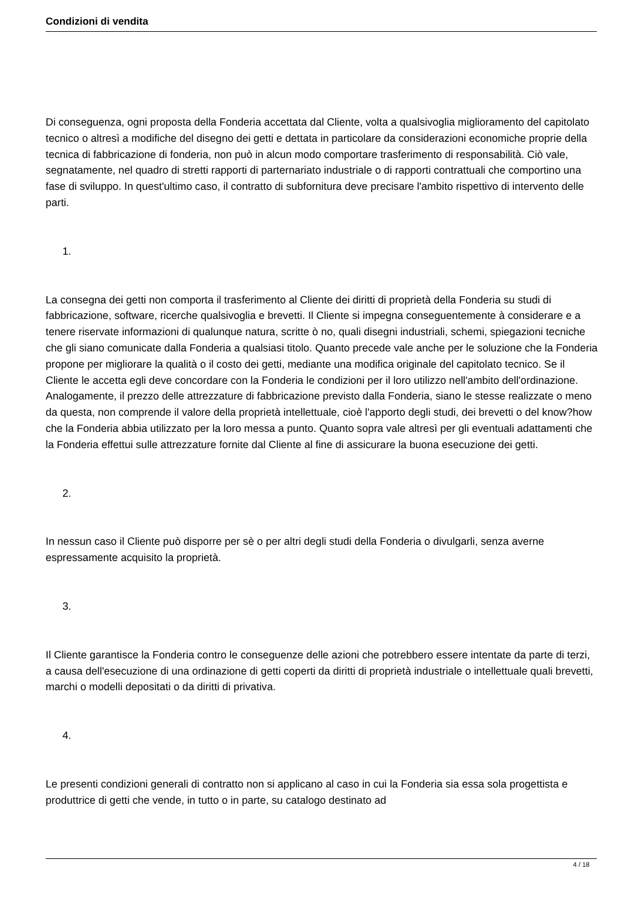Condizioni di vendita
Di conseguenza, ogni proposta della Fonderia accettata dal Cliente, volta a qualsivoglia miglioramento del capitolato tecnico o altresì a modifiche del disegno dei getti e dettata in particolare da considerazioni economiche proprie della tecnica di fabbricazione di fonderia, non può in alcun modo comportare trasferimento di responsabilità. Ciò vale, segnatamente, nel quadro di stretti rapporti di parternariato industriale o di rapporti contrattuali che comportino una fase di sviluppo. In quest'ultimo caso, il contratto di subfornitura deve precisare l'ambito rispettivo di intervento delle parti.
1.
La consegna dei getti non comporta il trasferimento al Cliente dei diritti di proprietà della Fonderia su studi di fabbricazione, software, ricerche qualsivoglia e brevetti. Il Cliente si impegna conseguentemente à considerare e a tenere riservate informazioni di qualunque natura, scritte ò no, quali disegni industriali, schemi, spiegazioni tecniche che gli siano comunicate dalla Fonderia a qualsiasi titolo. Quanto precede vale anche per le soluzione che la Fonderia propone per migliorare la qualità o il costo dei getti, mediante una modifica originale del capitolato tecnico. Se il Cliente le accetta egli deve concordare con la Fonderia le condizioni per il loro utilizzo nell'ambito dell'ordinazione. Analogamente, il prezzo delle attrezzature di fabbricazione previsto dalla Fonderia, siano le stesse realizzate o meno da questa, non comprende il valore della proprietà intellettuale, cioè l'apporto degli studi, dei brevetti o del know?how che la Fonderia abbia utilizzato per la loro messa a punto. Quanto sopra vale altresì per gli eventuali adattamenti che la Fonderia effettui sulle attrezzature fornite dal Cliente al fine di assicurare la buona esecuzione dei getti.
2.
In nessun caso il Cliente può disporre per sè o per altri degli studi della Fonderia o divulgarli, senza averne espressamente acquisito la proprietà.
3.
Il Cliente garantisce la Fonderia contro le conseguenze delle azioni che potrebbero essere intentate da parte di terzi, a causa dell'esecuzione di una ordinazione di getti coperti da diritti di proprietà industriale o intellettuale quali brevetti, marchi o modelli depositati o da diritti di privativa.
4.
Le presenti condizioni generali di contratto non si applicano al caso in cui la Fonderia sia essa sola progettista e produttrice di getti che vende, in tutto o in parte, su catalogo destinato ad
4 / 18